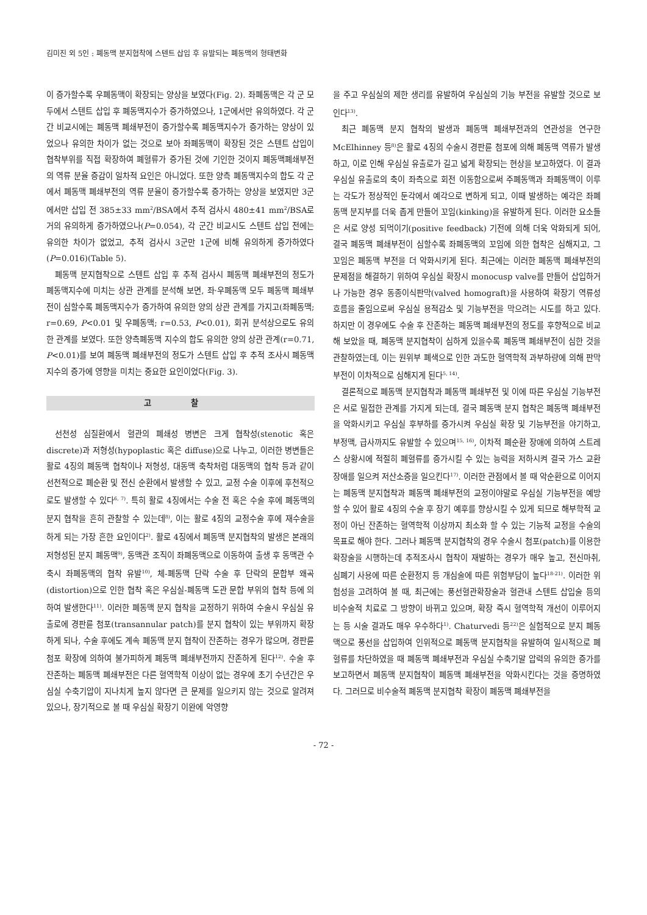김미진 외 5인 : 폐동맥 분지협착에 스텐트 삽입 후 유발되는 폐동맥의 형태변화
이 증가할수록 우폐동맥이 확장되는 양상을 보였다(Fig. 2). 좌폐동맥은 각 군 모두에서 스텐트 삽입 후 폐동맥지수가 증가하였으나, 1군에서만 유의하였다. 각 군간 비교시에는 폐동맥 폐쇄부전이 증가할수록 폐동맥지수가 증가하는 양상이 있었으나 유의한 차이가 없는 것으로 보아 좌폐동맥이 확장된 것은 스텐트 삽입이 협착부위를 직접 확장하여 폐혈류가 증가된 것에 기인한 것이지 폐동맥폐쇄부전의 역류 분율 증감이 일차적 요인은 아니었다. 또한 양측 폐동맥지수의 합도 각 군에서 폐동맥 폐쇄부전의 역류 분율이 증가할수록 증가하는 양상을 보였지만 3군에서만 삽입 전 385±33 mm<sup>2</sup>/BSA에서 추적 검사시 480±41 mm<sup>2</sup>/BSA로 거의 유의하게 증가하였으나(P=0.054), 각 군간 비교시도 스텐트 삽입 전에는 유의한 차이가 없었고, 추적 검사시 3군만 1군에 비해 유의하게 증가하였다(P=0.016)(Table 5).
폐동맥 분지협착으로 스텐트 삽입 후 추적 검사시 폐동맥 폐쇄부전의 정도가 폐동맥지수에 미치는 상관 관계를 분석해 보면, 좌·우폐동맥 모두 폐동맥 폐쇄부전이 심할수록 폐동맥지수가 증가하여 유의한 양의 상관 관계를 가지고(좌폐동맥; r=0.69, P<0.01 및 우폐동맥; r=0.53, P<0.01), 회귀 분석상으로도 유의한 관계를 보였다. 또한 양측폐동맥 지수의 합도 유의한 양의 상관 관계(r=0.71, P<0.01)를 보여 폐동맥 폐쇄부전의 정도가 스텐트 삽입 후 추적 조사시 폐동맥지수의 증가에 영향을 미치는 중요한 요인이었다(Fig. 3).
고 찰
선천성 심질환에서 혈관의 폐쇄성 병변은 크게 협착성(stenotic 혹은 discrete)과 저형성(hypoplastic 혹은 diffuse)으로 나누고, 이러한 병변들은 활로 4징의 폐동맥 협착이나 저형성, 대동맥 축착처럼 대동맥의 협착 등과 같이 선천적으로 폐순환 및 전신 순환에서 발생할 수 있고, 교정 수술 이후에 후천적으로도 발생할 수 있다<sup>6, 7)</sup>. 특히 활로 4징에서는 수술 전 혹은 수술 후에 폐동맥의 분지 협착을 흔히 관찰할 수 있는데<sup>8)</sup>, 이는 활로 4징의 교정수술 후에 재수술을 하게 되는 가장 흔한 요인이다<sup>2)</sup>. 활로 4징에서 폐동맥 분지협착의 발생은 본래의 저형성된 분지 폐동맥<sup>9)</sup>, 동맥관 조직이 좌폐동맥으로 이동하여 출생 후 동맥관 수축시 좌폐동맥의 협착 유발<sup>10)</sup>, 체-폐동맥 단락 수술 후 단락의 문합부 왜곡(distortion)으로 인한 협착 혹은 우심실-폐동맥 도관 문합 부위의 협착 등에 의하여 발생한다<sup>11)</sup>. 이러한 폐동맥 분지 협착을 교정하기 위하여 수술시 우심실 유출로에 경판륜 첨포(transannular patch)를 분지 협착이 있는 부위까지 확장하게 되나, 수술 후에도 계속 폐동맥 분지 협착이 잔존하는 경우가 많으며, 경판륜 첨포 확장에 의하여 불가피하게 폐동맥 폐쇄부전까지 잔존하게 된다<sup>12)</sup>. 수술 후 잔존하는 폐동맥 폐쇄부전은 다른 혈역학적 이상이 없는 경우에 초기 수년간은 우심실 수축기압이 지나치게 높지 않다면 큰 문제를 일으키지 않는 것으로 알려져 있으나, 장기적으로 볼 때 우심실 확장기 이완에 악영향
을 주고 우심실의 제한 생리를 유발하여 우심실의 기능 부전을 유발할 것으로 보인다<sup>13)</sup>.
최근 폐동맥 분지 협착의 발생과 폐동맥 폐쇄부전과의 연관성을 연구한 McElhinney 등<sup>8)</sup>은 활로 4징의 수술시 경판륜 첨포에 의해 폐동맥 역류가 발생하고, 이로 인해 우심실 유출로가 길고 넓게 확장되는 현상을 보고하였다. 이 결과 우심실 유출로의 축이 좌측으로 회전 이동함으로써 주폐동맥과 좌폐동맥이 이루는 각도가 정상적인 둔각에서 예각으로 변하게 되고, 이때 발생하는 예각은 좌폐동맥 분지부를 더욱 좁게 만들어 꼬임(kinking)을 유발하게 된다. 이러한 요소들은 서로 양성 되먹이기(positive feedback) 기전에 의해 더욱 악화되게 되어, 결국 폐동맥 폐쇄부전이 심할수록 좌폐동맥의 꼬임에 의한 협착은 심해지고, 그 꼬임은 폐동맥 부전을 더 악화시키게 된다. 최근에는 이러한 폐동맥 폐쇄부전의 문제점을 해결하기 위하여 우심실 확장시 monocusp valve를 만들어 삽입하거나 가능한 경우 동종이식판막(valved homograft)을 사용하여 확장기 역류성 흐름을 줄임으로써 우심실 용적감소 및 기능부전을 막으려는 시도를 하고 있다. 하지만 이 경우에도 수술 후 잔존하는 폐동맥 폐쇄부전의 정도를 후향적으로 비교해 보았을 때, 폐동맥 분지협착이 심하게 있을수록 폐동맥 폐쇄부전이 심한 것을 관찰하였는데, 이는 원위부 폐색으로 인한 과도한 혈역학적 과부하량에 의해 판막 부전이 이차적으로 심해지게 된다<sup>5, 14)</sup>.
결론적으로 폐동맥 분지협착과 폐동맥 폐쇄부전 및 이에 따른 우심실 기능부전은 서로 밀접한 관계를 가지게 되는데, 결국 폐동맥 분지 협착은 폐동맥 폐쇄부전을 악화시키고 우심실 후부하를 증가시켜 우심실 확장 및 기능부전을 야기하고, 부정맥, 급사까지도 유발할 수 있으며<sup>15, 16)</sup>, 이차적 폐순환 장애에 의하여 스트레스 상황시에 적절히 폐혈류를 증가시킬 수 있는 능력을 저하시켜 결국 가스 교환 장애를 일으켜 저산소증을 일으킨다<sup>17)</sup>. 이러한 관점에서 볼 때 악순환으로 이어지는 폐동맥 분지협착과 폐동맥 폐쇄부전의 교정이야말로 우심실 기능부전을 예방할 수 있어 활로 4징의 수술 후 장기 예후를 향상시킬 수 있게 되므로 해부학적 교정이 아닌 잔존하는 혈역학적 이상까지 최소화 할 수 있는 기능적 교정을 수술의 목표로 해야 한다. 그러나 폐동맥 분지협착의 경우 수술시 첨포(patch)를 이용한 확장술을 시행하는데 추적조사시 협착이 재발하는 경우가 매우 높고, 전신마취, 심폐기 사용에 따른 순환정지 등 개심술에 따른 위험부담이 높다<sup>18-21)</sup>. 이러한 위험성을 고려하여 볼 때, 최근에는 풍선혈관확장술과 혈관내 스텐트 삽입술 등의 비수술적 치료로 그 방향이 바뀌고 있으며, 확장 즉시 혈역학적 개선이 이루어지는 등 시술 결과도 매우 우수하다<sup>1)</sup>. Chaturvedi 등<sup>22)</sup>은 실험적으로 분지 폐동맥으로 풍선을 삽입하여 인위적으로 폐동맥 분지협착을 유발하여 일시적으로 폐혈류를 차단하였을 때 폐동맥 폐쇄부전과 우심실 수축기말 압력의 유의한 증가를 보고하면서 폐동맥 분지협착이 폐동맥 폐쇄부전을 악화시킨다는 것을 증명하였다. 그러므로 비수술적 폐동맥 분지협착 확장이 폐동맥 폐쇄부전을
- 72 -